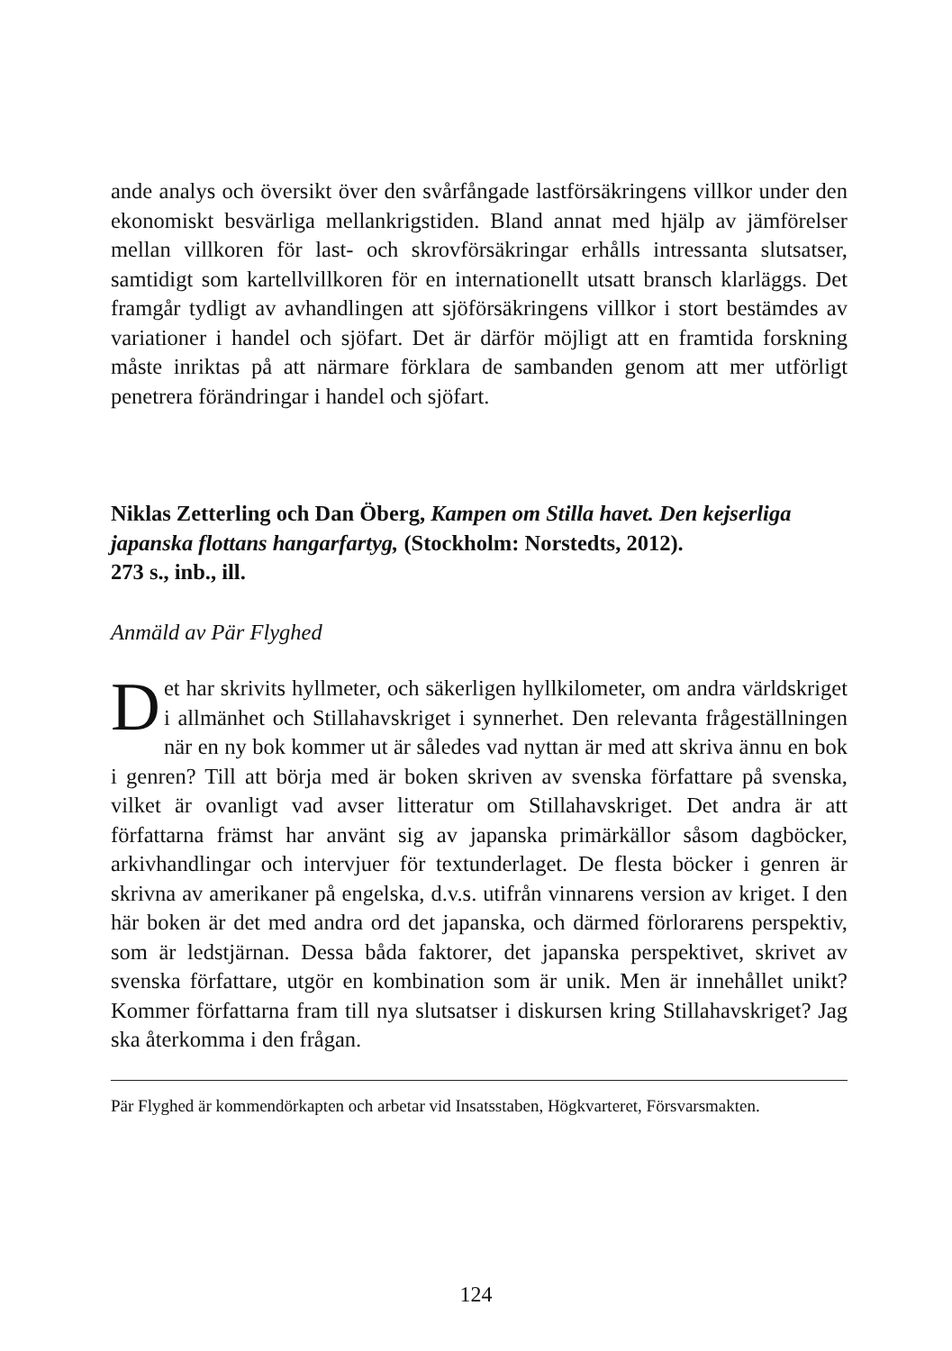ande analys och översikt över den svårfångade lastförsäkringens villkor under den ekonomiskt besvärliga mellankrigstiden. Bland annat med hjälp av jämförelser mellan villkoren för last- och skrovförsäkringar erhålls intressanta slutsatser, samtidigt som kartellvillkoren för en internationellt utsatt bransch klarläggs. Det framgår tydligt av avhandlingen att sjöförsäkringens villkor i stort bestämdes av variationer i handel och sjöfart. Det är därför möjligt att en framtida forskning måste inriktas på att närmare förklara de sambanden genom att mer utförligt penetrera förändringar i handel och sjöfart.
Niklas Zetterling och Dan Öberg, Kampen om Stilla havet. Den kejserliga japanska flottans hangarfartyg, (Stockholm: Norstedts, 2012).
273 s., inb., ill.
Anmäld av Pär Flyghed
Det har skrivits hyllmeter, och säkerligen hyllkilometer, om andra världskriget i allmänhet och Stillahavskriget i synnerhet. Den relevanta frågeställningen när en ny bok kommer ut är således vad nyttan är med att skriva ännu en bok i genren? Till att börja med är boken skriven av svenska författare på svenska, vilket är ovanligt vad avser litteratur om Stillahavskriget. Det andra är att författarna främst har använt sig av japanska primärkällor såsom dagböcker, arkivhandlingar och intervjuer för textunderlaget. De flesta böcker i genren är skrivna av amerikaner på engelska, d.v.s. utifrån vinnarens version av kriget. I den här boken är det med andra ord det japanska, och därmed förlorarens perspektiv, som är ledstjärnan. Dessa båda faktorer, det japanska perspektivet, skrivet av svenska författare, utgör en kombination som är unik. Men är innehållet unikt? Kommer författarna fram till nya slutsatser i diskursen kring Stillahavskriget? Jag ska återkomma i den frågan.
Pär Flyghed är kommendörkapten och arbetar vid Insatsstaben, Högkvarteret, Försvarsmakten.
124